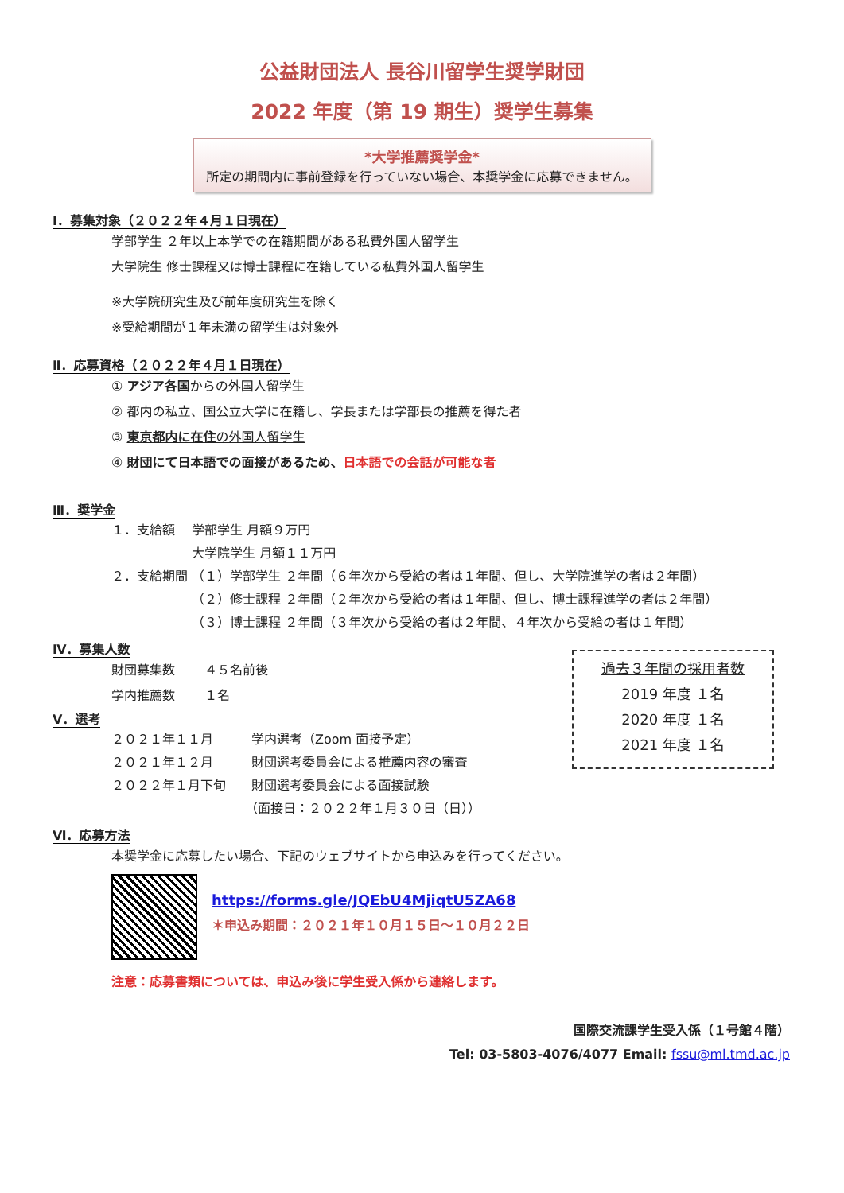公益財団法人 長谷川留学生奨学財団
2022 年度（第 19 期生）奨学生募集
*大学推薦奨学金*
所定の期間内に事前登録を行っていない場合、本奨学金に応募できません。
Ⅰ．募集対象（２０２２年４月１日現在）
学部学生 ２年以上本学での在籍期間がある私費外国人留学生
大学院生 修士課程又は博士課程に在籍している私費外国人留学生
※大学院研究生及び前年度研究生を除く
※受給期間が１年未満の留学生は対象外
Ⅱ．応募資格（２０２２年４月１日現在）
① アジア各国からの外国人留学生
② 都内の私立、国公立大学に在籍し、学長または学部長の推薦を得た者
③ 東京都内に在住の外国人留学生
④ 財団にて日本語での面接があるため、日本語での会話が可能な者
Ⅲ．奨学金
１．支給額　 学部学生 月額９万円
　　　　　　 大学院学生 月額１１万円
２．支給期間 （１）学部学生 ２年間（６年次から受給の者は１年間、但し、大学院進学の者は２年間）
　　　　　　 （２）修士課程 ２年間（２年次から受給の者は１年間、但し、博士課程進学の者は２年間）
　　　　　　 （３）博士課程 ２年間（３年次から受給の者は２年間、４年次から受給の者は１年間）
Ⅳ．募集人数
財団募集数　　 ４５名前後
学内推薦数　　 １名
Ⅴ．選考
２０２１年１１月　　　学内選考（Zoom 面接予定）
２０２１年１２月　　　財団選考委員会による推薦内容の審査
２０２２年１月下旬　　財団選考委員会による面接試験
　　　　　　　　　　　（面接日：２０２２年１月３０日（日））
過去３年間の採用者数
2019 年度 １名
2020 年度 １名
2021 年度 １名
Ⅵ．応募方法
本奨学金に応募したい場合、下記のウェブサイトから申込みを行ってください。
https://forms.gle/JQEbU4MjiqtU5ZA68
＊申込み期間：２０２１年１０月１５日～１０月２２日
注意：応募書類については、申込み後に学生受入係から連絡します。
国際交流課学生受入係（１号館４階）
Tel: 03-5803-4076/4077 Email: fssu@ml.tmd.ac.jp